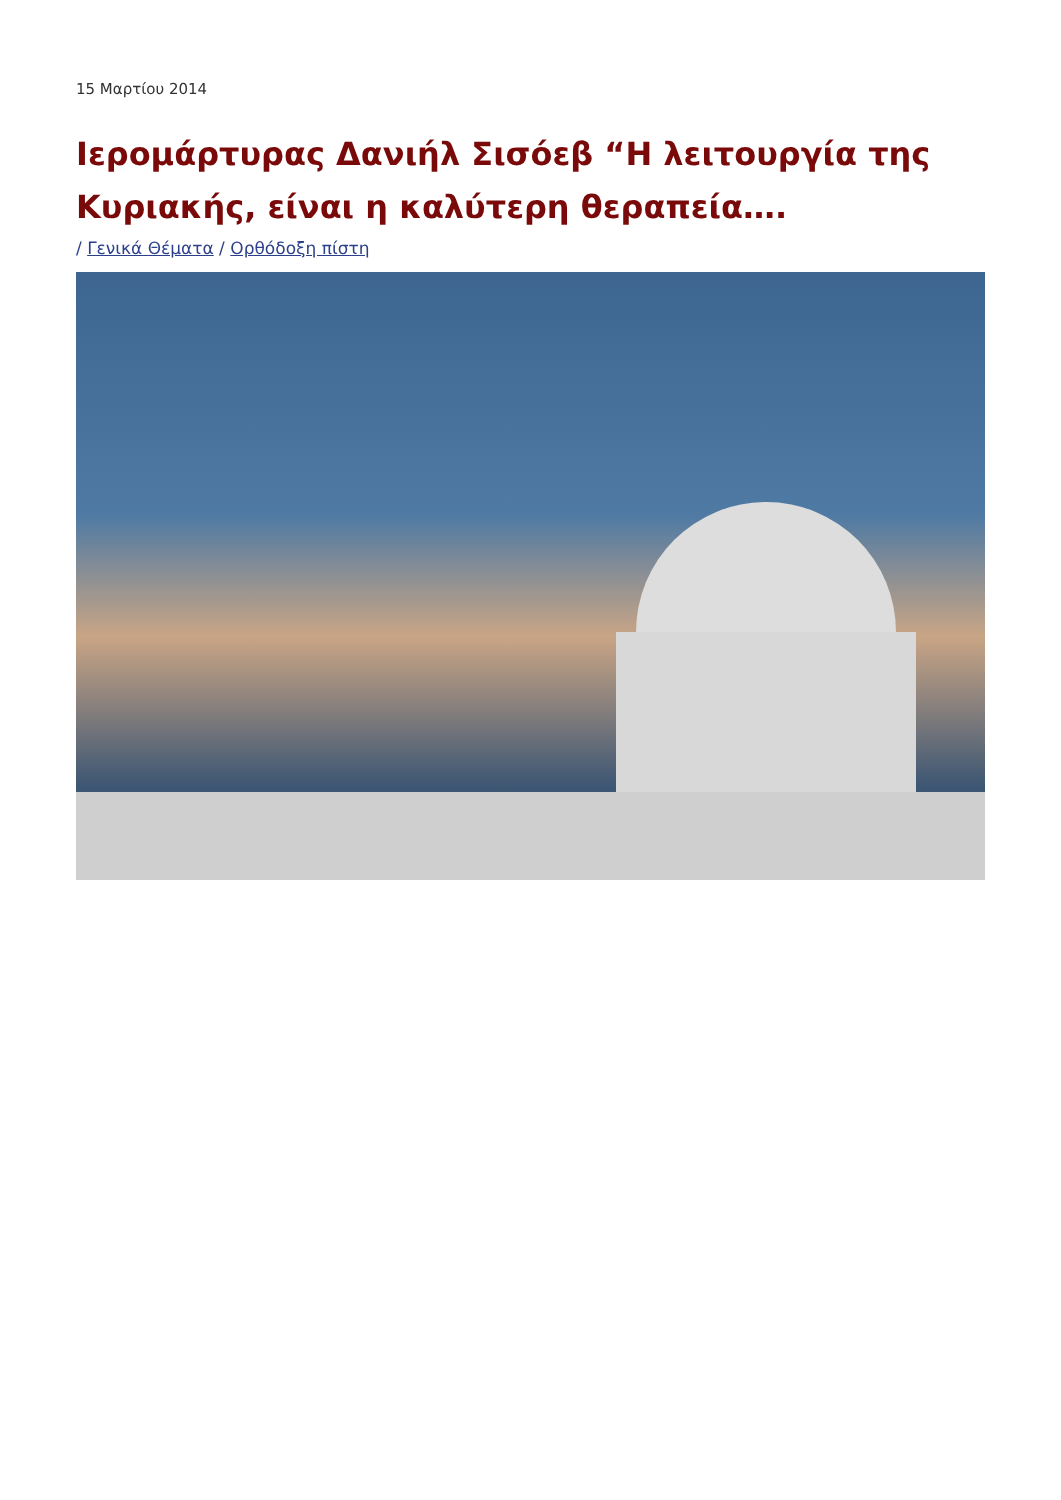15 Μαρτίου 2014
Ιερομάρτυρας Δανιήλ Σισόεβ “Η λειτουργία της Κυριακής, είναι η καλύτερη θεραπεία….
/ Γενικά Θέματα / Ορθόδοξη πίστη